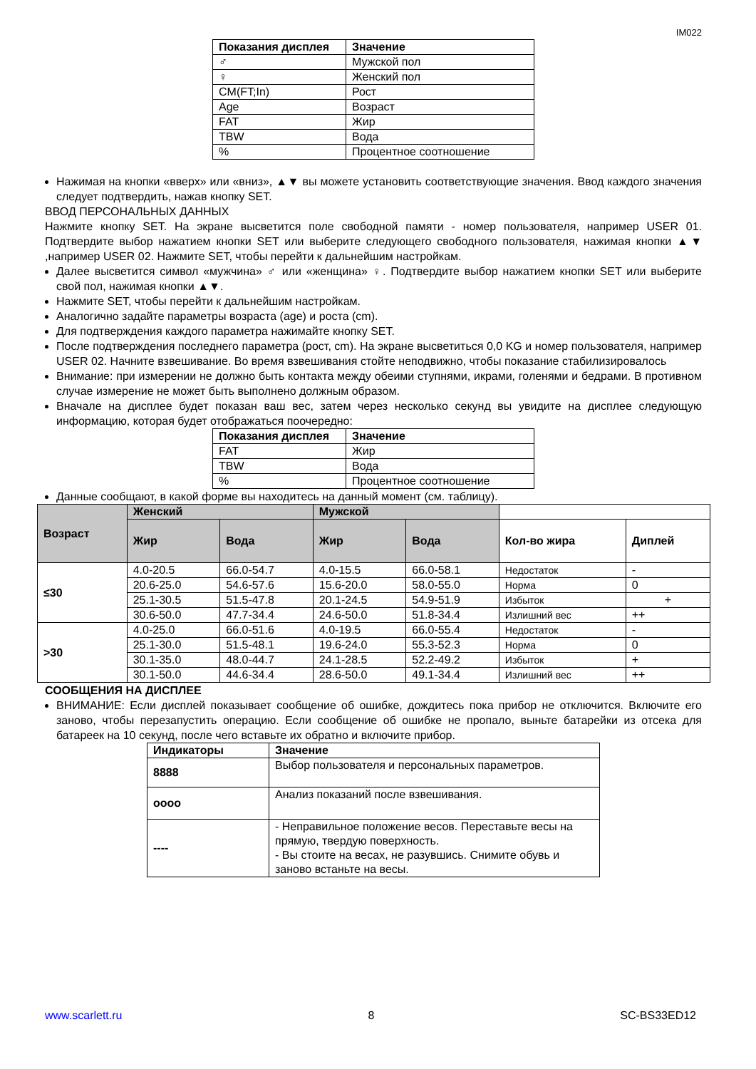IM022
| Показания дисплея | Значение |
| --- | --- |
| ♂ | Мужской пол |
| ♀ | Женский пол |
| CM(FT;In) | Рост |
| Age | Возраст |
| FAT | Жир |
| TBW | Вода |
| % | Процентное соотношение |
Нажимая на кнопки «вверх» или «вниз», ▲▼ вы можете установить соответствующие значения. Ввод каждого значения следует подтвердить, нажав кнопку SET.
ВВОД ПЕРСОНАЛЬНЫХ ДАННЫХ
Нажмите кнопку SET. На экране высветится поле свободной памяти - номер пользователя, например USER 01. Подтвердите выбор нажатием кнопки SET или выберите следующего свободного пользователя, нажимая кнопки ▲▼ ,например USER 02. Нажмите SET, чтобы перейти к дальнейшим настройкам.
Далее высветится символ «мужчина» ♂ или «женщина» ♀. Подтвердите выбор нажатием кнопки SET или выберите свой пол, нажимая кнопки ▲▼.
Нажмите SET, чтобы перейти к дальнейшим настройкам.
Аналогично задайте параметры возраста (age) и роста (cm).
Для подтверждения каждого параметра нажимайте кнопку SET.
После подтверждения последнего параметра (рост, cm). На экране высветиться 0,0 KG и номер пользователя, например USER 02. Начните взвешивание. Во время взвешивания стойте неподвижно, чтобы показание стабилизировалось
Внимание: при измерении не должно быть контакта между обеими ступнями, икрами, голенями и бедрами. В противном случае измерение не может быть выполнено должным образом.
Вначале на дисплее будет показан ваш вес, затем через несколько секунд вы увидите на дисплее следующую информацию, которая будет отображаться поочередно:
| Показания дисплея | Значение |
| --- | --- |
| FAT | Жир |
| TBW | Вода |
| % | Процентное соотношение |
Данные сообщают, в какой форме вы находитесь на данный момент (см. таблицу).
| Возраст | Женский | | Мужской | | | |
| --- | --- | --- | --- | --- | --- | --- |
| | Жир | Вода | Жир | Вода | Кол-во жира | Диплей |
| ≤30 | 4.0-20.5 | 66.0-54.7 | 4.0-15.5 | 66.0-58.1 | Недостаток | - |
| | 20.6-25.0 | 54.6-57.6 | 15.6-20.0 | 58.0-55.0 | Норма | 0 |
| | 25.1-30.5 | 51.5-47.8 | 20.1-24.5 | 54.9-51.9 | Избыток | + |
| | 30.6-50.0 | 47.7-34.4 | 24.6-50.0 | 51.8-34.4 | Излишний вес | ++ |
| >30 | 4.0-25.0 | 66.0-51.6 | 4.0-19.5 | 66.0-55.4 | Недостаток | - |
| | 25.1-30.0 | 51.5-48.1 | 19.6-24.0 | 55.3-52.3 | Норма | 0 |
| | 30.1-35.0 | 48.0-44.7 | 24.1-28.5 | 52.2-49.2 | Избыток | + |
| | 30.1-50.0 | 44.6-34.4 | 28.6-50.0 | 49.1-34.4 | Излишний вес | ++ |
СООБЩЕНИЯ НА ДИСПЛЕЕ
ВНИМАНИЕ: Если дисплей показывает сообщение об ошибке, дождитесь пока прибор не отключится. Включите его заново, чтобы перезапустить операцию. Если сообщение об ошибке не пропало, выньте батарейки из отсека для батареек на 10 секунд, после чего вставьте их обратно и включите прибор.
| Индикаторы | Значение |
| --- | --- |
| 8888 | Выбор пользователя и персональных параметров. |
| oooo | Анализ показаний после взвешивания. |
| ---- | - Неправильное положение весов. Переставьте весы на прямую, твердую поверхность. - Вы стоите на весах, не разувшись. Снимите обувь и заново встаньте на весы. |
www.scarlett.ru 8 SC-BS33ED12